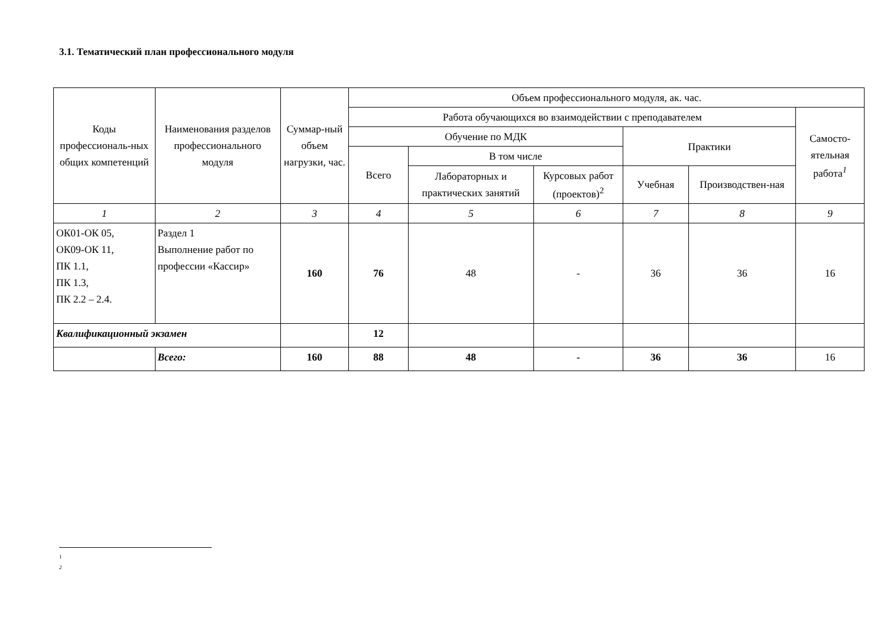3.1. Тематический план профессионального модуля
| Коды профессиональ-ных общих компетенций | Наименования разделов профессионального модуля | Суммар-ный объем нагрузки, час. | Объем профессионального модуля, ак. час. | | | | | |
| --- | --- | --- | --- | --- | --- | --- | --- | --- |
| | | | Работа обучающихся во взаимодействии с преподавателем | | | | | Самосто-ятельная работа<sup>1</sup> |
| | | | Обучение по МДК | | | Практики | | |
| | | | Всего | В том числе | | | | |
| | | | | Лабораторных и практических занятий | Курсовых работ (проектов)<sup>2</sup> | Учебная | Производствен-ная | |
| 1 | 2 | 3 | 4 | 5 | 6 | 7 | 8 | 9 |
| ОК01-ОК 05, ОК09-ОК 11, ПК 1.1, ПК 1.3, ПК 2.2 – 2.4. | Раздел 1 Выполнение работ по профессии «Кассир» | 160 | 76 | 48 | - | 36 | 36 | 16 |
| Квалификационный экзамен | | | 12 | | | | | |
| | Всего: | 160 | 88 | 48 | - | 36 | 36 | 16 |
1
2